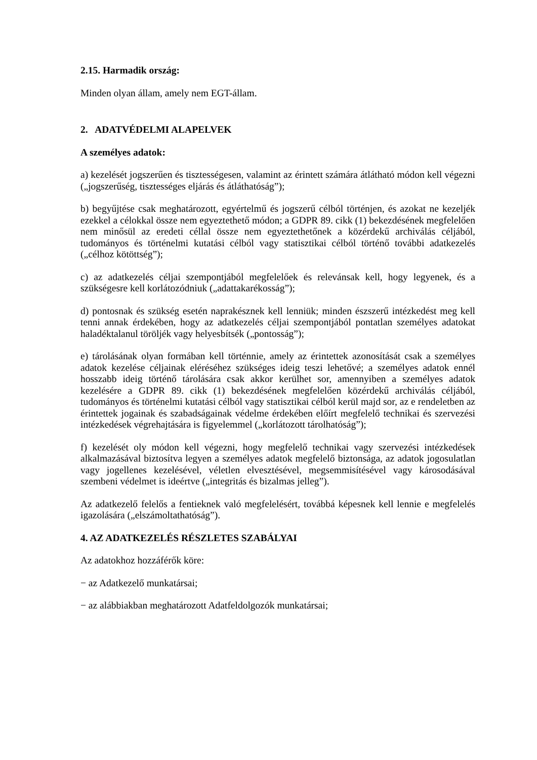2.15. Harmadik ország:
Minden olyan állam, amely nem EGT-állam.
2. ADATVÉDELMI ALAPELVEK
A személyes adatok:
a) kezelését jogszerűen és tisztességesen, valamint az érintett számára átlátható módon kell végezni („jogszerűség, tisztességes eljárás és átláthatóság”);
b) begyűjtése csak meghatározott, egyértelmű és jogszerű célból történjen, és azokat ne kezeljék ezekkel a célokkal össze nem egyeztethető módon; a GDPR 89. cikk (1) bekezdésének megfelelően nem minősül az eredeti céllal össze nem egyeztethetőnek a közérdekű archiválás céljából, tudományos és történelmi kutatási célból vagy statisztikai célból történő további adatkezelés („célhoz kötöttség”);
c) az adatkezelés céljai szempontjából megfelelőek és relevánsak kell, hogy legyenek, és a szükségesre kell korlátozódniuk („adattakarékosság”);
d) pontosnak és szükség esetén naprakésznek kell lenniük; minden észszerű intézkedést meg kell tenni annak érdekében, hogy az adatkezelés céljai szempontjából pontatlan személyes adatokat haladéktalanul töröljék vagy helyesbítsék („pontosság”);
e) tárolásának olyan formában kell történnie, amely az érintettek azonosítását csak a személyes adatok kezelése céljainak eléréséhez szükséges ideig teszi lehetővé; a személyes adatok ennél hosszabb ideig történő tárolására csak akkor kerülhet sor, amennyiben a személyes adatok kezelésére a GDPR 89. cikk (1) bekezdésének megfelelően közérdekű archiválás céljából, tudományos és történelmi kutatási célból vagy statisztikai célból kerül majd sor, az e rendeletben az érintettek jogainak és szabadságainak védelme érdekében előírt megfelelő technikai és szervezési intézkedések végrehajtására is figyelemmel („korlátozott tárolhatóság”);
f) kezelését oly módon kell végezni, hogy megfelelő technikai vagy szervezési intézkedések alkalmazásával biztosítva legyen a személyes adatok megfelelő biztonsága, az adatok jogosulatlan vagy jogellenes kezelésével, véletlen elvesztésével, megsemmisítésével vagy károsodásával szembeni védelmet is ideértve („integritás és bizalmas jelleg”).
Az adatkezelő felelős a fentieknek való megfelelésért, továbbá képesnek kell lennie e megfelelés igazolására („elszámoltathatóság”).
4. AZ ADATKEZELÉS RÉSZLETES SZABÁLYAI
Az adatokhoz hozzáférők köre:
− az Adatkezelő munkatársai;
− az alábbiakban meghatározott Adatfeldolgozók munkatársai;